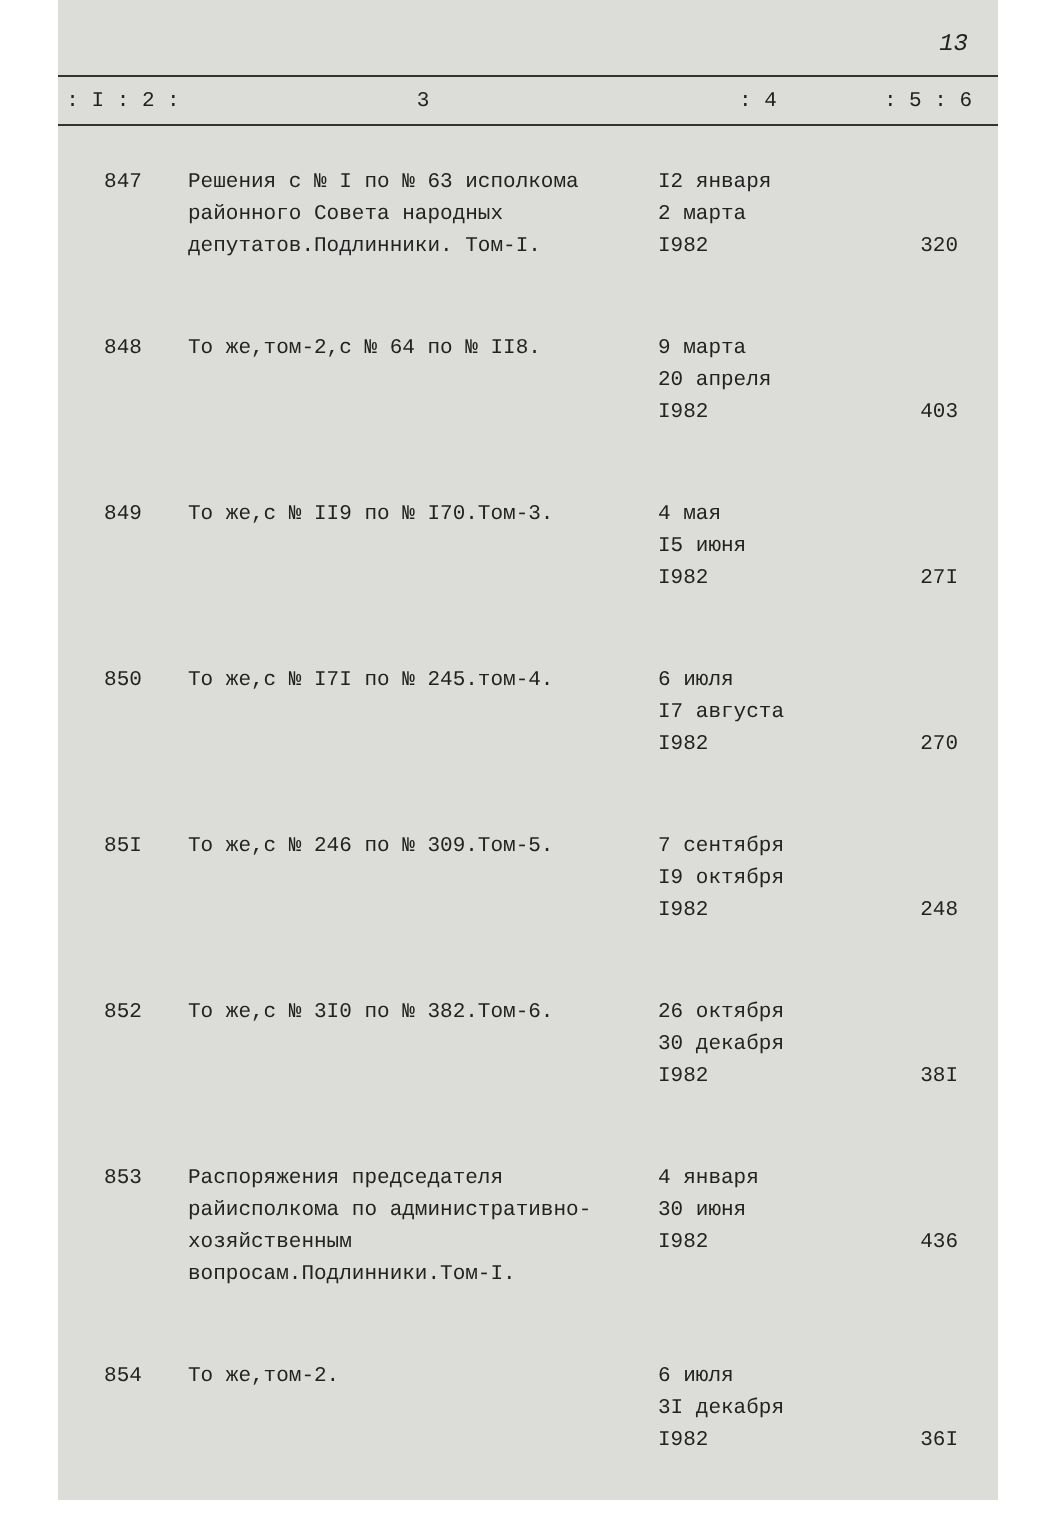13
| : I : 2 : | 3 | : 4 | : 5 : 6 |
| --- | --- | --- | --- |
| 847 | Решения с № I по № 63 исполкома районного Совета народных депутатов.Подлинники. Том-I. | I2 января 2 марта I982 | 320 |
| 848 | То же,том-2,с № 64 по № II8. | 9 марта 20 апреля I982 | 403 |
| 849 | То же,с № II9 по № I70.Том-3. | 4 мая I5 июня I982 | 27I |
| 850 | То же,с № I7I по № 245.том-4. | 6 июля I7 августа I982 | 270 |
| 85I | То же,с № 246 по № 309.Том-5. | 7 сентября I9 октября I982 | 248 |
| 852 | То же,с № 3I0 по № 382.Том-6. | 26 октября 30 декабря I982 | 38I |
| 853 | Распоряжения председателя райисполкома по административно-хозяйственным вопросам.Подлинники.Том-I. | 4 января 30 июня I982 | 436 |
| 854 | То же,том-2. | 6 июля 3I декабря I982 | 36I |